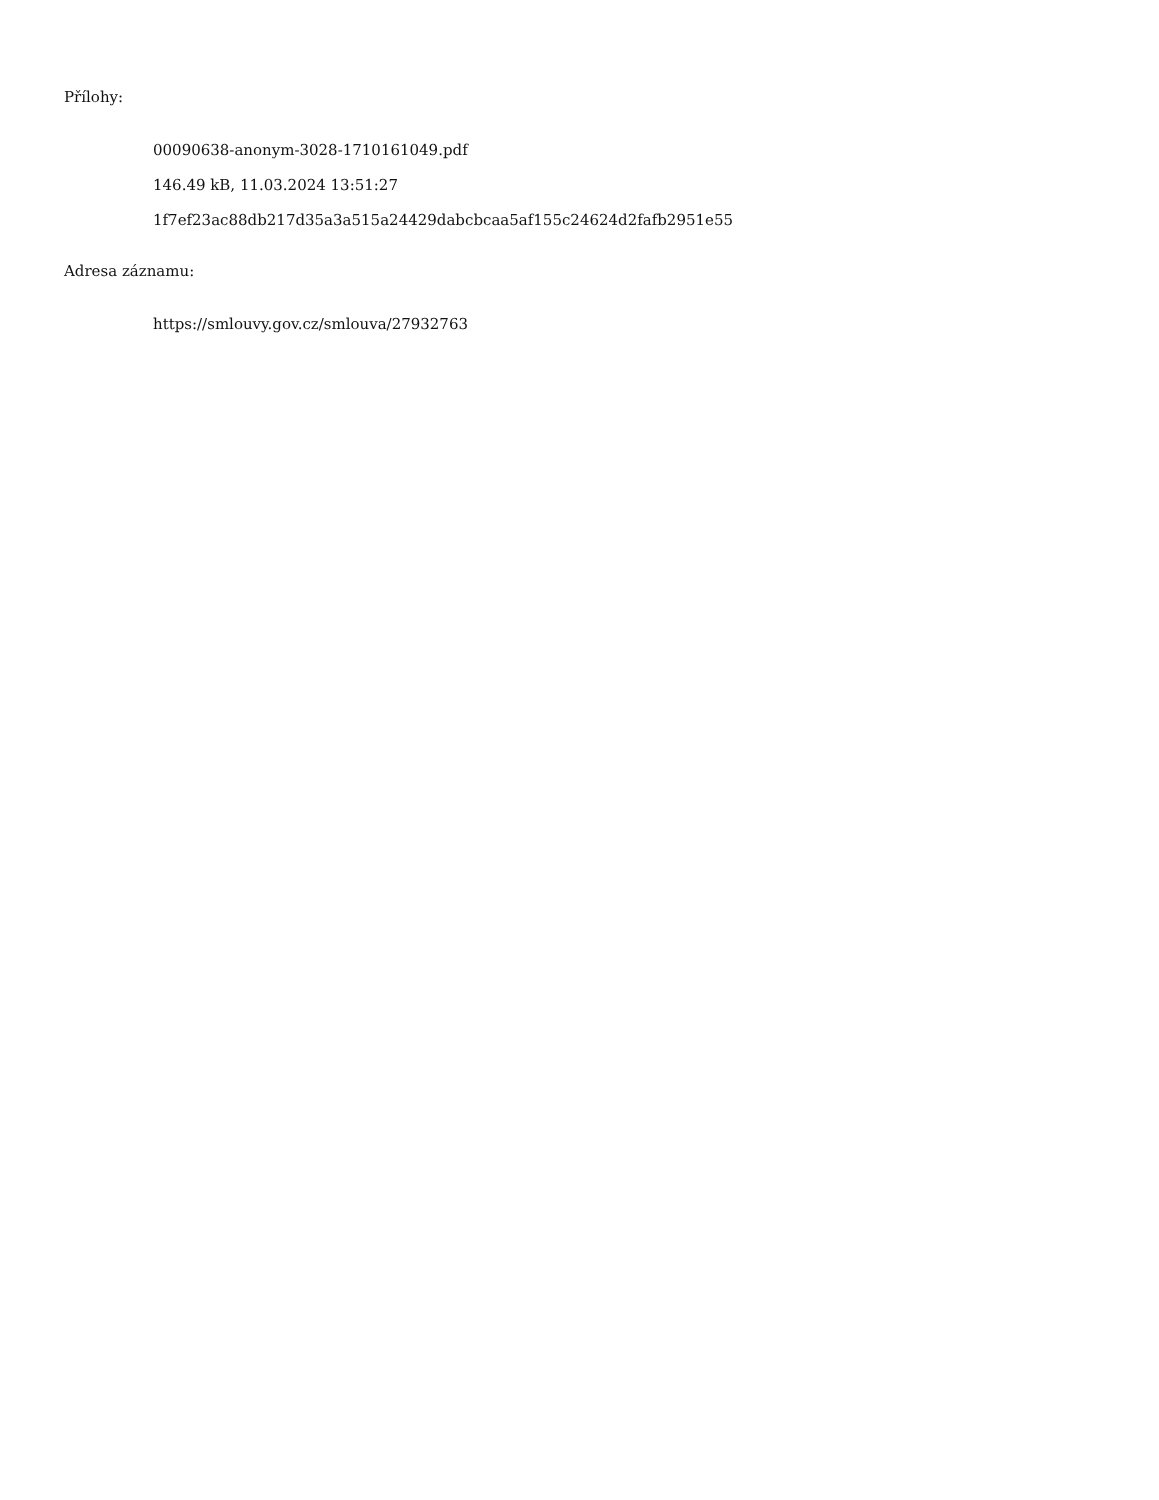Přílohy:
00090638-anonym-3028-1710161049.pdf
146.49 kB, 11.03.2024 13:51:27
1f7ef23ac88db217d35a3a515a24429dabcbcaa5af155c24624d2fafb2951e55
Adresa záznamu:
https://smlouvy.gov.cz/smlouva/27932763